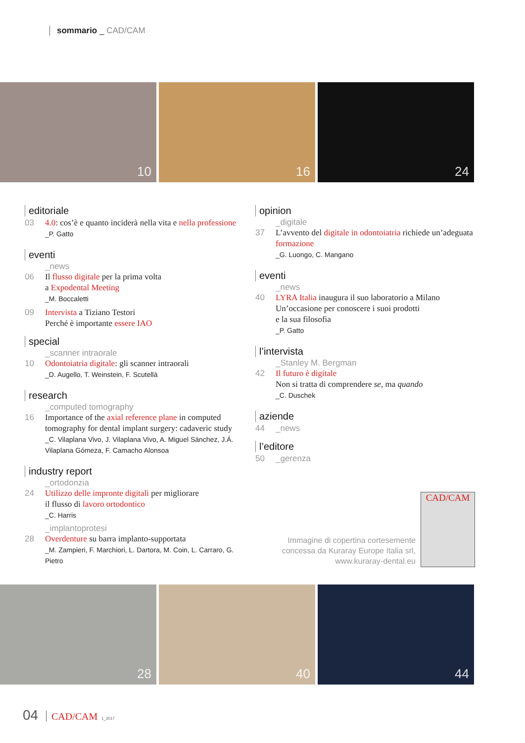sommario _ CAD/CAM
10
16
24
editoriale
03 4.0: cos’è e quanto inciderà nella vita e nella professione
_P. Gatto
eventi
_news
06 Il flusso digitale per la prima volta
a Expodental Meeting
_M. Boccaletti
09 Intervista a Tiziano Testori
Perché è importante essere IAO
special
_scanner intraorale
10 Odontoiatria digitale: gli scanner intraorali
_D. Augello, T. Weinstein, F. Scutellà
research
_computed tomography
16 Importance of the axial reference plane in computed tomography for dental implant surgery: cadaveric study
_C. Vilaplana Vivo, J. Vilaplana Vivo, A. Miguel Sánchez, J.Á. Vilaplana Gómeza, F. Camacho Alonsoa
industry report
_ortodonzia
24 Utilizzo delle impronte digitali per migliorare
il flusso di lavoro ortodontico
_C. Harris
_implantoprotesi
28 Overdenture su barra implanto-supportata
_M. Zampieri, F. Marchiori, L. Dartora, M. Coin, L. Carraro, G. Pietro
opinion
_digitale
37 L’avvento del digitale in odontoiatria richiede un’adeguata formazione
_G. Luongo, C. Mangano
eventi
_news
40 LYRA Italia inaugura il suo laboratorio a Milano
Un’occasione per conoscere i suoi prodotti
e la sua filosofia
_P. Gatto
l’intervista
_Stanley M. Bergman
42 Il futuro è digitale
Non si tratta di comprendere se, ma quando
_C. Duschek
aziende
44 _news
l’editore
50 _gerenza
Immagine di copertina cortesemente concessa da Kuraray Europe Italia srl, www.kuraray-dental.eu
CAD/CAM
28
40
44
04 CAD/CAM 1_2017